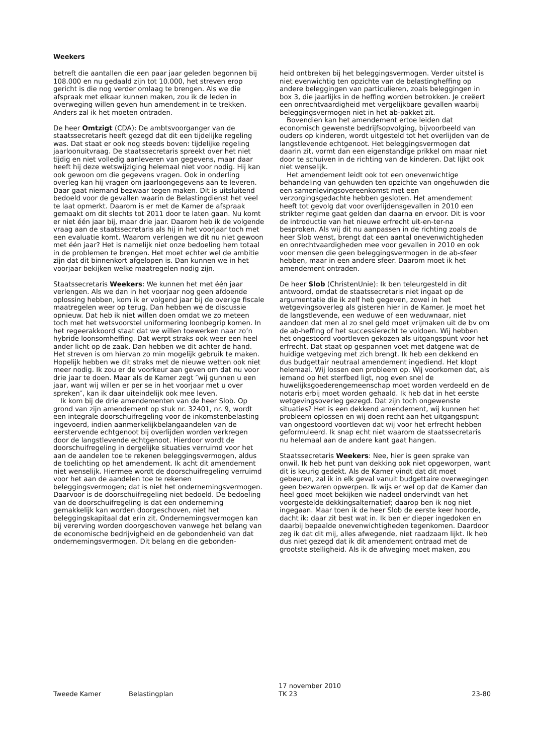Weekers
betreft die aantallen die een paar jaar geleden begonnen bij 108.000 en nu gedaald zijn tot 10.000, het streven erop gericht is die nog verder omlaag te brengen. Als we die afspraak met elkaar kunnen maken, zou ik de leden in overweging willen geven hun amendement in te trekken. Anders zal ik het moeten ontraden.
De heer Omtzigt (CDA): De ambtsvoorganger van de staatssecretaris heeft gezegd dat dit een tijdelijke regeling was. Dat staat er ook nog steeds boven: tijdelijke regeling jaarloonuitvraag. De staatssecretaris spreekt over het niet tijdig en niet volledig aanleveren van gegevens, maar daar heeft hij deze wetswijziging helemaal niet voor nodig. Hij kan ook gewoon om die gegevens vragen. Ook in onderling overleg kan hij vragen om jaarloongegevens aan te leveren. Daar gaat niemand bezwaar tegen maken. Dit is uitsluitend bedoeld voor de gevallen waarin de Belastingdienst het veel te laat opmerkt. Daarom is er met de Kamer de afspraak gemaakt om dit slechts tot 2011 door te laten gaan. Nu komt er niet één jaar bij, maar drie jaar. Daarom heb ik de volgende vraag aan de staatssecretaris als hij in het voorjaar toch met een evaluatie komt. Waarom verlengen we dit nu niet gewoon met één jaar? Het is namelijk niet onze bedoeling hem totaal in de problemen te brengen. Het moet echter wel de ambitie zijn dat dit binnenkort afgelopen is. Dan kunnen we in het voorjaar bekijken welke maatregelen nodig zijn.
Staatssecretaris Weekers: We kunnen het met één jaar verlengen. Als we dan in het voorjaar nog geen afdoende oplossing hebben, kom ik er volgend jaar bij de overige fiscale maatregelen weer op terug. Dan hebben we de discussie opnieuw. Dat heb ik niet willen doen omdat we zo meteen toch met het wetsvoorstel uniformering loonbegrip komen. In het regeerakkoord staat dat we willen toewerken naar zo’n hybride loonsomheffing. Dat werpt straks ook weer een heel ander licht op de zaak. Dan hebben we dit achter de hand. Het streven is om hiervan zo min mogelijk gebruik te maken. Hopelijk hebben we dit straks met de nieuwe wetten ook niet meer nodig. Ik zou er de voorkeur aan geven om dat nu voor drie jaar te doen. Maar als de Kamer zegt ″wij gunnen u een jaar, want wij willen er per se in het voorjaar met u over spreken″, kan ik daar uiteindelijk ook mee leven.
Ik kom bij de drie amendementen van de heer Slob. Op grond van zijn amendement op stuk nr. 32401, nr. 9, wordt een integrale doorschuifregeling voor de inkomstenbelasting ingevoerd, indien aanmerkelijkbelangaandelen van de eerstervende echtgenoot bij overlijden worden verkregen door de langstlevende echtgenoot. Hierdoor wordt de doorschuifregeling in dergelijke situaties verruimd voor het aan de aandelen toe te rekenen beleggingsvermogen, aldus de toelichting op het amendement. Ik acht dit amendement niet wenselijk. Hiermee wordt de doorschuifregeling verruimd voor het aan de aandelen toe te rekenen beleggingsvermogen; dat is niet het ondernemingsvermogen. Daarvoor is de doorschuifregeling niet bedoeld. De bedoeling van de doorschuifregeling is dat een onderneming gemakkelijk kan worden doorgeschoven, niet het beleggingskapitaal dat erin zit. Ondernemingsvermogen kan bij vererving worden doorgeschoven vanwege het belang van de economische bedrijvigheid en de gebondenheid van dat ondernemingsvermogen. Dit belang en die gebonden-
heid ontbreken bij het beleggingsvermogen. Verder uitstel is niet evenwichtig ten opzichte van de belastingheffing op andere beleggingen van particulieren, zoals beleggingen in box 3, die jaarlijks in de heffing worden betrokken. Je creëert een onrechtvaardigheid met vergelijkbare gevallen waarbij beleggingsvermogen niet in het ab-pakket zit.
Bovendien kan het amendement ertoe leiden dat economisch gewenste bedrijfsopvolging, bijvoorbeeld van ouders op kinderen, wordt uitgesteld tot het overlijden van de langstlevende echtgenoot. Het beleggingsvermogen dat daarin zit, vormt dan een eigenstandige prikkel om maar niet door te schuiven in de richting van de kinderen. Dat lijkt ook niet wenselijk.
Het amendement leidt ook tot een onevenwichtige behandeling van gehuwden ten opzichte van ongehuwden die een samenlevingsovereenkomst met een verzorgingsgedachte hebben gesloten. Het amendement heeft tot gevolg dat voor overlijdensgevallen in 2010 een strikter regime gaat gelden dan daarna en ervoor. Dit is voor de introductie van het nieuwe erfrecht uit-en-ter-na besproken. Als wij dit nu aanpassen in de richting zoals de heer Slob wenst, brengt dat een aantal onevenwichtigheden en onrechtvaardigheden mee voor gevallen in 2010 en ook voor mensen die geen beleggingsvermogen in de ab-sfeer hebben, maar in een andere sfeer. Daarom moet ik het amendement ontraden.
De heer Slob (ChristenUnie): Ik ben teleurgesteld in dit antwoord, omdat de staatssecretaris niet ingaat op de argumentatie die ik zelf heb gegeven, zowel in het wetgevingsoverleg als gisteren hier in de Kamer. Je moet het de langstlevende, een weduwe of een weduwnaar, niet aandoen dat men al zo snel geld moet vrijmaken uit de bv om de ab-heffing of het successierecht te voldoen. Wij hebben het ongestoord voortleven gekozen als uitgangspunt voor het erfrecht. Dat staat op gespannen voet met datgene wat de huidige wetgeving met zich brengt. Ik heb een dekkend en dus budgettair neutraal amendement ingediend. Het klopt helemaal. Wij lossen een probleem op. Wij voorkomen dat, als iemand op het sterfbed ligt, nog even snel de huwelijksgoederengemeenschap moet worden verdeeld en de notaris erbij moet worden gehaald. Ik heb dat in het eerste wetgevingsoverleg gezegd. Dat zijn toch ongewenste situaties? Het is een dekkend amendement, wij kunnen het probleem oplossen en wij doen recht aan het uitgangspunt van ongestoord voortleven dat wij voor het erfrecht hebben geformuleerd. Ik snap echt niet waarom de staatssecretaris nu helemaal aan de andere kant gaat hangen.
Staatssecretaris Weekers: Nee, hier is geen sprake van onwil. Ik heb het punt van dekking ook niet opgeworpen, want dit is keurig gedekt. Als de Kamer vindt dat dit moet gebeuren, zal ik in elk geval vanuit budgettaire overwegingen geen bezwaren opwerpen. Ik wijs er wel op dat de Kamer dan heel goed moet bekijken wie nadeel ondervindt van het voorgestelde dekkingsalternatief; daarop ben ik nog niet ingegaan. Maar toen ik de heer Slob de eerste keer hoorde, dacht ik: daar zit best wat in. Ik ben er dieper ingedoken en daarbij bepaalde onevenwichtigheden tegenkomen. Daardoor zeg ik dat dit mij, alles afwegende, niet raadzaam lijkt. Ik heb dus niet gezegd dat ik dit amendement ontraad met de grootste stelligheid. Als ik de afweging moet maken, zou
Tweede Kamer Belastingplan
17 november 2010
TK 23
23-80